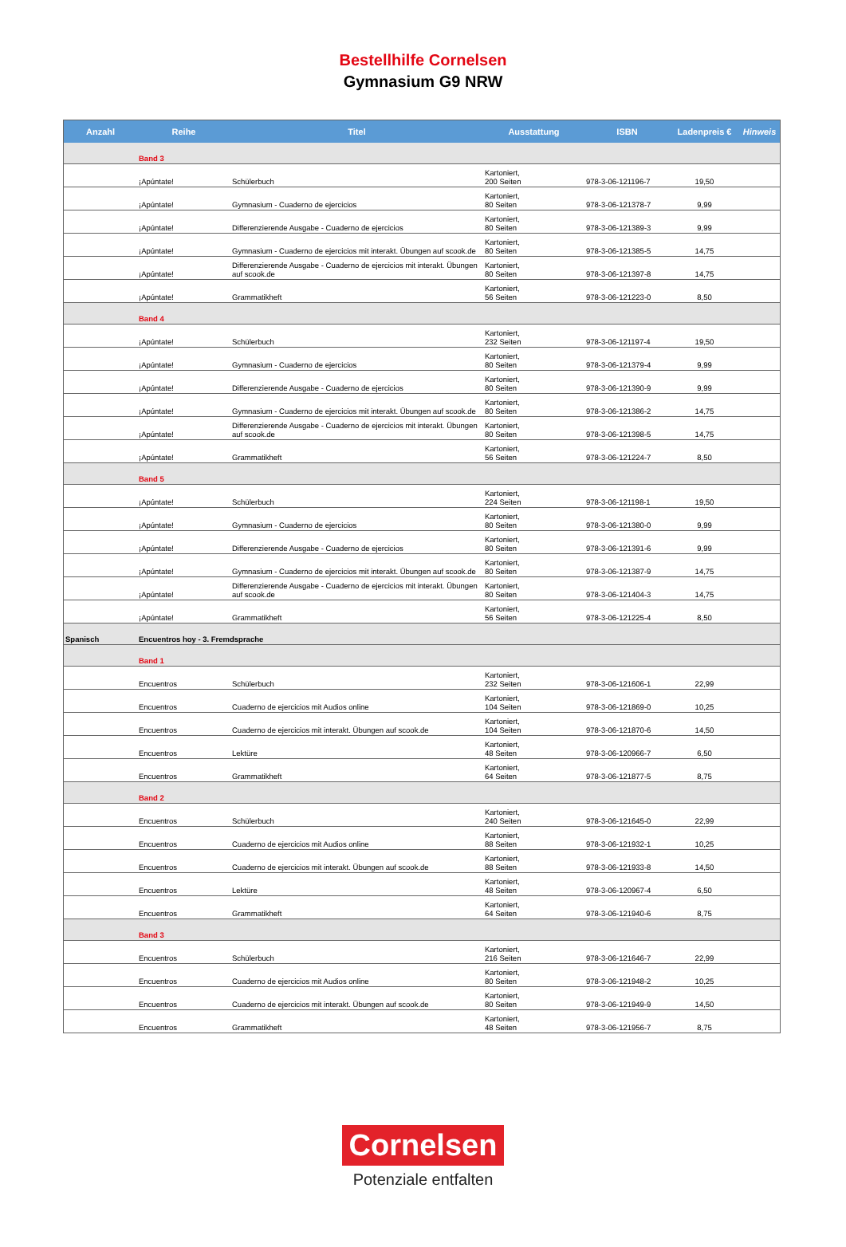Bestellhilfe Cornelsen
Gymnasium G9 NRW
| Anzahl | Reihe | Titel | Ausstattung | ISBN | Ladenpreis € | Hinweis |
| --- | --- | --- | --- | --- | --- | --- |
| | Band 3 | | | | | |
| | ¡Apúntate! | Schülerbuch | Kartoniert, 200 Seiten | 978-3-06-121196-7 | 19,50 | |
| | ¡Apúntate! | Gymnasium - Cuaderno de ejercicios | Kartoniert, 80 Seiten | 978-3-06-121378-7 | 9,99 | |
| | ¡Apúntate! | Differenzierende Ausgabe - Cuaderno de ejercicios | Kartoniert, 80 Seiten | 978-3-06-121389-3 | 9,99 | |
| | ¡Apúntate! | Gymnasium - Cuaderno de ejercicios mit interakt. Übungen auf scook.de | Kartoniert, 80 Seiten | 978-3-06-121385-5 | 14,75 | |
| | ¡Apúntate! | Differenzierende Ausgabe - Cuaderno de ejercicios mit interakt. Übungen auf scook.de | Kartoniert, 80 Seiten | 978-3-06-121397-8 | 14,75 | |
| | ¡Apúntate! | Grammatikheft | Kartoniert, 56 Seiten | 978-3-06-121223-0 | 8,50 | |
| | Band 4 | | | | | |
| | ¡Apúntate! | Schülerbuch | Kartoniert, 232 Seiten | 978-3-06-121197-4 | 19,50 | |
| | ¡Apúntate! | Gymnasium - Cuaderno de ejercicios | Kartoniert, 80 Seiten | 978-3-06-121379-4 | 9,99 | |
| | ¡Apúntate! | Differenzierende Ausgabe - Cuaderno de ejercicios | Kartoniert, 80 Seiten | 978-3-06-121390-9 | 9,99 | |
| | ¡Apúntate! | Gymnasium - Cuaderno de ejercicios mit interakt. Übungen auf scook.de | Kartoniert, 80 Seiten | 978-3-06-121386-2 | 14,75 | |
| | ¡Apúntate! | Differenzierende Ausgabe - Cuaderno de ejercicios mit interakt. Übungen auf scook.de | Kartoniert, 80 Seiten | 978-3-06-121398-5 | 14,75 | |
| | ¡Apúntate! | Grammatikheft | Kartoniert, 56 Seiten | 978-3-06-121224-7 | 8,50 | |
| | Band 5 | | | | | |
| | ¡Apúntate! | Schülerbuch | Kartoniert, 224 Seiten | 978-3-06-121198-1 | 19,50 | |
| | ¡Apúntate! | Gymnasium - Cuaderno de ejercicios | Kartoniert, 80 Seiten | 978-3-06-121380-0 | 9,99 | |
| | ¡Apúntate! | Differenzierende Ausgabe - Cuaderno de ejercicios | Kartoniert, 80 Seiten | 978-3-06-121391-6 | 9,99 | |
| | ¡Apúntate! | Gymnasium - Cuaderno de ejercicios mit interakt. Übungen auf scook.de | Kartoniert, 80 Seiten | 978-3-06-121387-9 | 14,75 | |
| | ¡Apúntate! | Differenzierende Ausgabe - Cuaderno de ejercicios mit interakt. Übungen auf scook.de | Kartoniert, 80 Seiten | 978-3-06-121404-3 | 14,75 | |
| | ¡Apúntate! | Grammatikheft | Kartoniert, 56 Seiten | 978-3-06-121225-4 | 8,50 | |
| Spanisch | Encuentros hoy - 3. Fremdsprache | | | | | |
| | Band 1 | | | | | |
| | Encuentros | Schülerbuch | Kartoniert, 232 Seiten | 978-3-06-121606-1 | 22,99 | |
| | Encuentros | Cuaderno de ejercicios mit Audios online | Kartoniert, 104 Seiten | 978-3-06-121869-0 | 10,25 | |
| | Encuentros | Cuaderno de ejercicios mit interakt. Übungen auf scook.de | Kartoniert, 104 Seiten | 978-3-06-121870-6 | 14,50 | |
| | Encuentros | Lektüre | Kartoniert, 48 Seiten | 978-3-06-120966-7 | 6,50 | |
| | Encuentros | Grammatikheft | Kartoniert, 64 Seiten | 978-3-06-121877-5 | 8,75 | |
| | Band 2 | | | | | |
| | Encuentros | Schülerbuch | Kartoniert, 240 Seiten | 978-3-06-121645-0 | 22,99 | |
| | Encuentros | Cuaderno de ejercicios mit Audios online | Kartoniert, 88 Seiten | 978-3-06-121932-1 | 10,25 | |
| | Encuentros | Cuaderno de ejercicios mit interakt. Übungen auf scook.de | Kartoniert, 88 Seiten | 978-3-06-121933-8 | 14,50 | |
| | Encuentros | Lektüre | Kartoniert, 48 Seiten | 978-3-06-120967-4 | 6,50 | |
| | Encuentros | Grammatikheft | Kartoniert, 64 Seiten | 978-3-06-121940-6 | 8,75 | |
| | Band 3 | | | | | |
| | Encuentros | Schülerbuch | Kartoniert, 216 Seiten | 978-3-06-121646-7 | 22,99 | |
| | Encuentros | Cuaderno de ejercicios mit Audios online | Kartoniert, 80 Seiten | 978-3-06-121948-2 | 10,25 | |
| | Encuentros | Cuaderno de ejercicios mit interakt. Übungen auf scook.de | Kartoniert, 80 Seiten | 978-3-06-121949-9 | 14,50 | |
| | Encuentros | Grammatikheft | Kartoniert, 48 Seiten | 978-3-06-121956-7 | 8,75 | |
Cornelsen
Potenziale entfalten